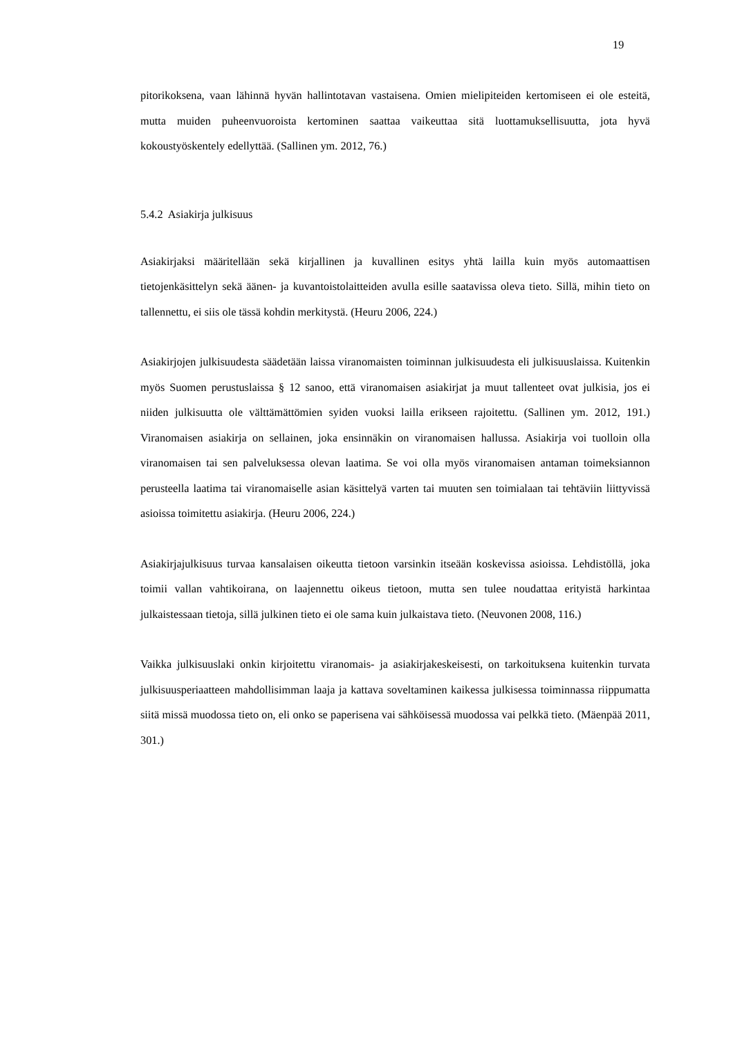19
pitorikoksena, vaan lähinnä hyvän hallintotavan vastaisena. Omien mielipiteiden kertomiseen ei ole esteitä, mutta muiden puheenvuoroista kertominen saattaa vaikeuttaa sitä luottamuksellisuutta, jota hyvä kokoustyöskentely edellyttää. (Sallinen ym. 2012, 76.)
5.4.2 Asiakirja julkisuus
Asiakirjaksi määritellään sekä kirjallinen ja kuvallinen esitys yhtä lailla kuin myös automaattisen tietojenkäsittelyn sekä äänen- ja kuvantoistolaitteiden avulla esille saatavissa oleva tieto. Sillä, mihin tieto on tallennettu, ei siis ole tässä kohdin merkitystä. (Heuru 2006, 224.)
Asiakirjojen julkisuudesta säädetään laissa viranomaisten toiminnan julkisuudesta eli julkisuuslaissa. Kuitenkin myös Suomen perustuslaissa § 12 sanoo, että viranomaisen asiakirjat ja muut tallenteet ovat julkisia, jos ei niiden julkisuutta ole välttämättömien syiden vuoksi lailla erikseen rajoitettu. (Sallinen ym. 2012, 191.) Viranomaisen asiakirja on sellainen, joka ensinnäkin on viranomaisen hallussa. Asiakirja voi tuolloin olla viranomaisen tai sen palveluksessa olevan laatima. Se voi olla myös viranomaisen antaman toimeksiannon perusteella laatima tai viranomaiselle asian käsittelyä varten tai muuten sen toimialaan tai tehtäviin liittyvissä asioissa toimitettu asiakirja. (Heuru 2006, 224.)
Asiakirjajulkisuus turvaa kansalaisen oikeutta tietoon varsinkin itseään koskevissa asioissa. Lehdistöllä, joka toimii vallan vahtikoirana, on laajennettu oikeus tietoon, mutta sen tulee noudattaa erityistä harkintaa julkaistessaan tietoja, sillä julkinen tieto ei ole sama kuin julkaistava tieto. (Neuvonen 2008, 116.)
Vaikka julkisuuslaki onkin kirjoitettu viranomais- ja asiakirjakeskeisesti, on tarkoituksena kuitenkin turvata julkisuusperiaatteen mahdollisimman laaja ja kattava soveltaminen kaikessa julkisessa toiminnassa riippumatta siitä missä muodossa tieto on, eli onko se paperisena vai sähköisessä muodossa vai pelkkä tieto. (Mäenpää 2011, 301.)